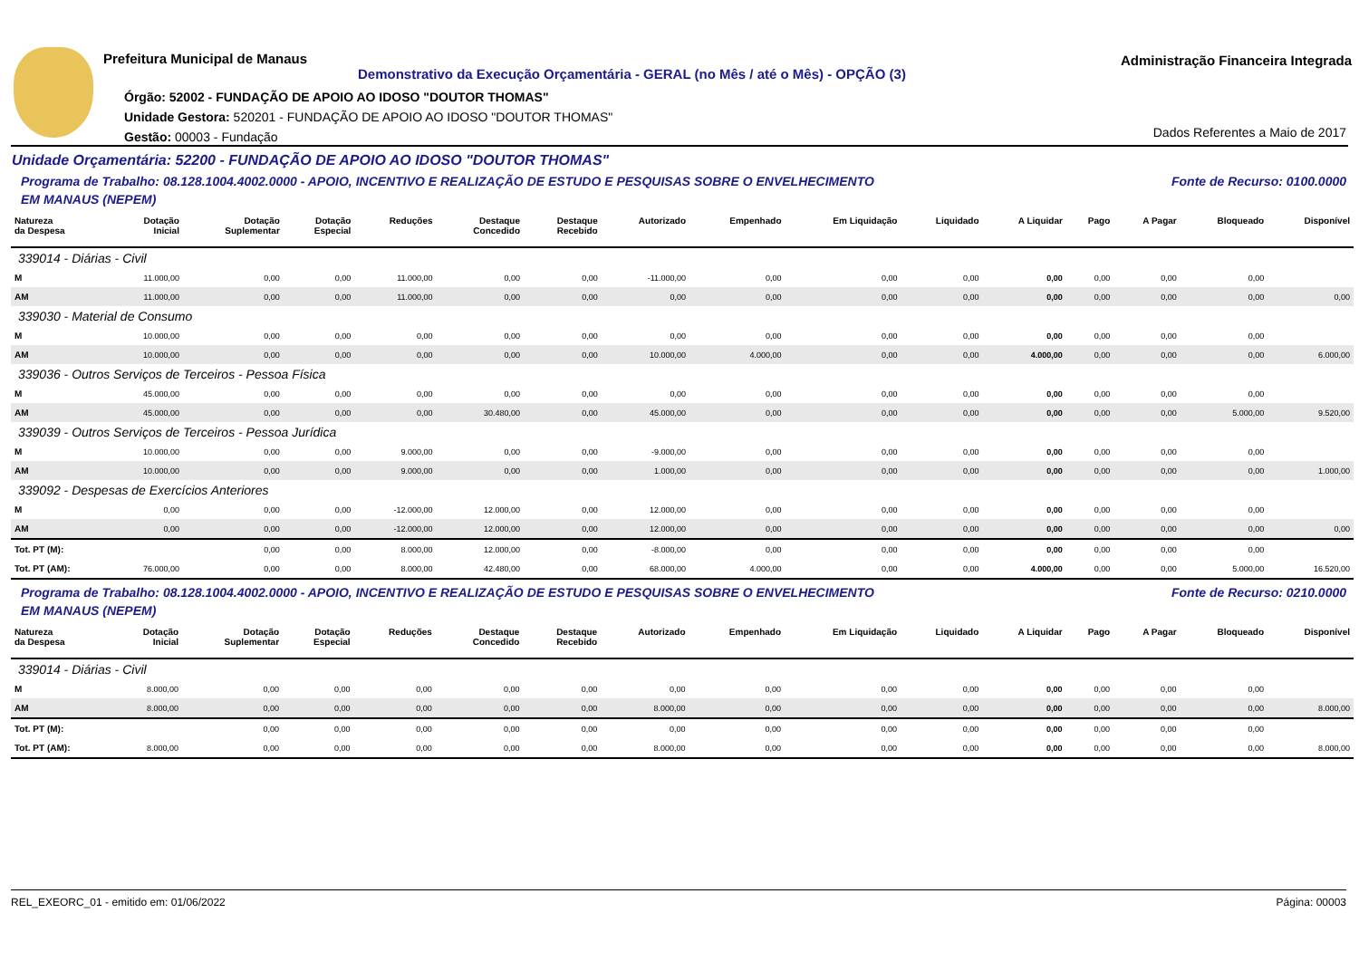Prefeitura Municipal de Manaus
Demonstrativo da Execução Orçamentária - GERAL (no Mês / até o Mês) - OPÇÃO (3)
Administração Financeira Integrada
Órgão: 52002 - FUNDAÇÃO DE APOIO AO IDOSO "DOUTOR THOMAS"
Unidade Gestora: 520201 - FUNDAÇÃO DE APOIO AO IDOSO "DOUTOR THOMAS"
Gestão: 00003 - Fundação
Dados Referentes a Maio de 2017
Unidade Orçamentária: 52200 - FUNDAÇÃO DE APOIO AO IDOSO "DOUTOR THOMAS"
Programa de Trabalho: 08.128.1004.4002.0000 - APOIO, INCENTIVO E REALIZAÇÃO DE ESTUDO E PESQUISAS SOBRE O ENVELHECIMENTO
EM MANAUS (NEPEM) Fonte de Recurso: 0100.0000
| Natureza da Despesa | Dotação Inicial | Dotação Suplementar | Dotação Especial | Reduções | Destaque Concedido | Destaque Recebido | Autorizado | Empenhado | Em Liquidação | Liquidado | A Liquidar | Pago | A Pagar | Bloqueado | Disponível |
| --- | --- | --- | --- | --- | --- | --- | --- | --- | --- | --- | --- | --- | --- | --- | --- |
| 339014 - Diárias - Civil | | | | | | | | | | | | | | | |
| M | 11.000,00 | 0,00 | 0,00 | 11.000,00 | 0,00 | 0,00 | -11.000,00 | 0,00 | 0,00 | 0,00 | 0,00 | 0,00 | 0,00 | 0,00 | |
| AM | 11.000,00 | 0,00 | 0,00 | 11.000,00 | 0,00 | 0,00 | 0,00 | 0,00 | 0,00 | 0,00 | 0,00 | 0,00 | 0,00 | 0,00 | 0,00 |
| 339030 - Material de Consumo | | | | | | | | | | | | | | | |
| M | 10.000,00 | 0,00 | 0,00 | 0,00 | 0,00 | 0,00 | 0,00 | 0,00 | 0,00 | 0,00 | 0,00 | 0,00 | 0,00 | 0,00 | |
| AM | 10.000,00 | 0,00 | 0,00 | 0,00 | 0,00 | 0,00 | 10.000,00 | 4.000,00 | 0,00 | 0,00 | 4.000,00 | 0,00 | 0,00 | 0,00 | 6.000,00 |
| 339036 - Outros Serviços de Terceiros - Pessoa Física | | | | | | | | | | | | | | | |
| M | 45.000,00 | 0,00 | 0,00 | 0,00 | 0,00 | 0,00 | 0,00 | 0,00 | 0,00 | 0,00 | 0,00 | 0,00 | 0,00 | 0,00 | |
| AM | 45.000,00 | 0,00 | 0,00 | 0,00 | 30.480,00 | 0,00 | 45.000,00 | 0,00 | 0,00 | 0,00 | 0,00 | 0,00 | 0,00 | 5.000,00 | 9.520,00 |
| 339039 - Outros Serviços de Terceiros - Pessoa Jurídica | | | | | | | | | | | | | | | |
| M | 10.000,00 | 0,00 | 0,00 | 9.000,00 | 0,00 | 0,00 | -9.000,00 | 0,00 | 0,00 | 0,00 | 0,00 | 0,00 | 0,00 | 0,00 | |
| AM | 10.000,00 | 0,00 | 0,00 | 9.000,00 | 0,00 | 0,00 | 1.000,00 | 0,00 | 0,00 | 0,00 | 0,00 | 0,00 | 0,00 | 0,00 | 1.000,00 |
| 339092 - Despesas de Exercícios Anteriores | | | | | | | | | | | | | | | |
| M | 0,00 | 0,00 | 0,00 | -12.000,00 | 12.000,00 | 0,00 | 12.000,00 | 0,00 | 0,00 | 0,00 | 0,00 | 0,00 | 0,00 | 0,00 | |
| AM | 0,00 | 0,00 | 0,00 | -12.000,00 | 12.000,00 | 0,00 | 12.000,00 | 0,00 | 0,00 | 0,00 | 0,00 | 0,00 | 0,00 | 0,00 | 0,00 |
| Tot. PT (M): | | 0,00 | 0,00 | 8.000,00 | 12.000,00 | 0,00 | -8.000,00 | 0,00 | 0,00 | 0,00 | 0,00 | 0,00 | 0,00 | 0,00 | |
| Tot. PT (AM): | 76.000,00 | 0,00 | 0,00 | 8.000,00 | 42.480,00 | 0,00 | 68.000,00 | 4.000,00 | 0,00 | 0,00 | 4.000,00 | 0,00 | 0,00 | 5.000,00 | 16.520,00 |
Programa de Trabalho: 08.128.1004.4002.0000 - APOIO, INCENTIVO E REALIZAÇÃO DE ESTUDO E PESQUISAS SOBRE O ENVELHECIMENTO
EM MANAUS (NEPEM) Fonte de Recurso: 0210.0000
| Natureza da Despesa | Dotação Inicial | Dotação Suplementar | Dotação Especial | Reduções | Destaque Concedido | Destaque Recebido | Autorizado | Empenhado | Em Liquidação | Liquidado | A Liquidar | Pago | A Pagar | Bloqueado | Disponível |
| --- | --- | --- | --- | --- | --- | --- | --- | --- | --- | --- | --- | --- | --- | --- | --- |
| 339014 - Diárias - Civil | | | | | | | | | | | | | | | |
| M | 8.000,00 | 0,00 | 0,00 | 0,00 | 0,00 | 0,00 | 0,00 | 0,00 | 0,00 | 0,00 | 0,00 | 0,00 | 0,00 | 0,00 | |
| AM | 8.000,00 | 0,00 | 0,00 | 0,00 | 0,00 | 0,00 | 8.000,00 | 0,00 | 0,00 | 0,00 | 0,00 | 0,00 | 0,00 | 0,00 | 8.000,00 |
| Tot. PT (M): | | 0,00 | 0,00 | 0,00 | 0,00 | 0,00 | 0,00 | 0,00 | 0,00 | 0,00 | 0,00 | 0,00 | 0,00 | 0,00 | |
| Tot. PT (AM): | 8.000,00 | 0,00 | 0,00 | 0,00 | 0,00 | 0,00 | 8.000,00 | 0,00 | 0,00 | 0,00 | 0,00 | 0,00 | 0,00 | 0,00 | 8.000,00 |
REL_EXEORC_01 - emitido em: 01/06/2022 Página: 00003